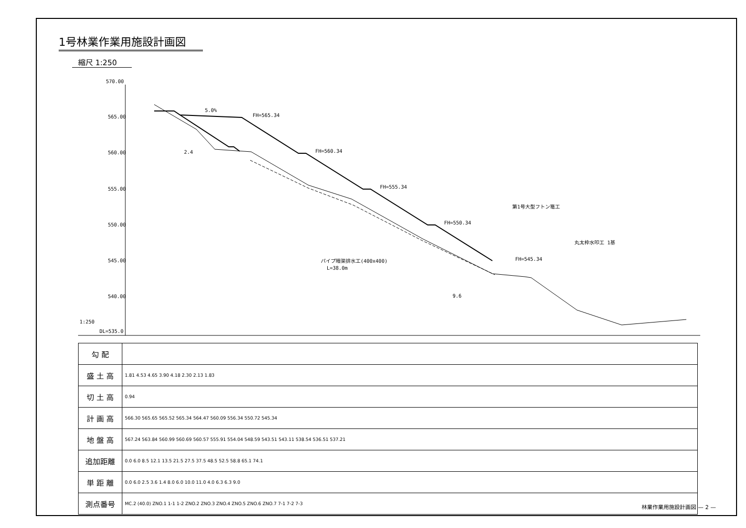1号林業作業用施設計画図
縮尺 1:250
570.00
565.00
560.00
555.00
550.00
545.00
540.00
DL=535.0
5.0%
FH=565.34
FH=560.34
FH=555.34
FH=550.34
FH=545.34
2.4
9.6
1:250
パイプ暗渠排水工(400x400)
L=38.0m
第1号大型フトン篭工
丸太枠水叩工 1基
| 勾 配 | |
| 盛 土 高 | 1.81 4.53 4.65 3.90 4.18 2.30 2.13 1.83 |
| 切 土 高 | 0.94 |
| 計 画 高 | 566.30 565.65 565.52 565.34 564.47 560.09 556.34 550.72 545.34 |
| 地 盤 高 | 567.24 563.84 560.99 560.69 560.57 555.91 554.04 548.59 543.51 543.11 538.54 536.51 537.21 |
| 追加距離 | 0.0 6.0 8.5 12.1 13.5 21.5 27.5 37.5 48.5 52.5 58.8 65.1 74.1 |
| 単 距 離 | 0.0 6.0 2.5 3.6 1.4 8.0 6.0 10.0 11.0 4.0 6.3 6.3 9.0 |
| 測点番号 | MC.2 (40.0) ZNO.1 1-1 1-2 ZNO.2 ZNO.3 ZNO.4 ZNO.5 ZNO.6 ZNO.7 7-1 7-2 7-3 |
林業作業用施設計画図 — 2 —